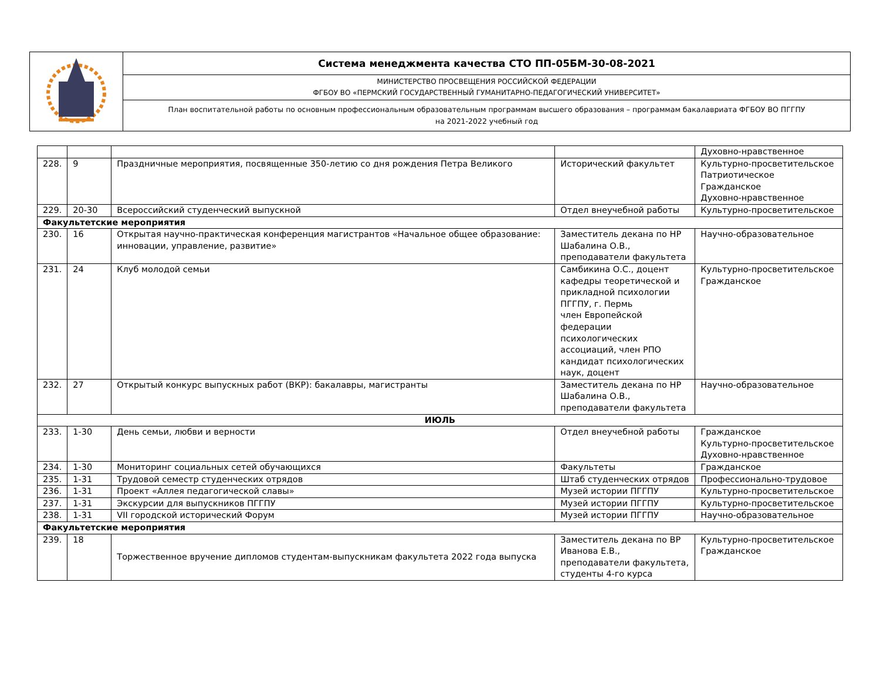| | Система менеджмента качества СТО ПП-05БМ-30-08-2021 |
| | МИНИСТЕРСТВО ПРОСВЕЩЕНИЯ РОССИЙСКОЙ ФЕДЕРАЦИИ ФГБОУ ВО «ПЕРМСКИЙ ГОСУДАРСТВЕННЫЙ ГУМАНИТАРНО-ПЕДАГОГИЧЕСКИЙ УНИВЕРСИТЕТ» |
| | План воспитательной работы по основным профессиональным образовательным программам высшего образования – программам бакалавриата ФГБОУ ВО ПГГПУ на 2021-2022 учебный год |
| | | | | Духовно-нравственное |
| 228. | 9 | Праздничные мероприятия, посвященные 350-летию со дня рождения Петра Великого | Исторический факультет | Культурно-просветительское Патриотическое Гражданское Духовно-нравственное |
| 229. | 20-30 | Всероссийский студенческий выпускной | Отдел внеучебной работы | Культурно-просветительское |
| Факультетские мероприятия | | | | |
| 230. | 16 | Открытая научно-практическая конференция магистрантов «Начальное общее образование: инновации, управление, развитие» | Заместитель декана по НР Шабалина О.В., преподаватели факультета | Научно-образовательное |
| 231. | 24 | Клуб молодой семьи | Самбикина О.С., доцент кафедры теоретической и прикладной психологии ПГГПУ, г. Пермь член Европейской федерации психологических ассоциаций, член РПО кандидат психологических наук, доцент | Культурно-просветительское Гражданское |
| 232. | 27 | Открытый конкурс выпускных работ (ВКР): бакалавры, магистранты | Заместитель декана по НР Шабалина О.В., преподаватели факультета | Научно-образовательное |
| ИЮЛЬ | | | | |
| 233. | 1-30 | День семьи, любви и верности | Отдел внеучебной работы | Гражданское Культурно-просветительское Духовно-нравственное |
| 234. | 1-30 | Мониторинг социальных сетей обучающихся | Факультеты | Гражданское |
| 235. | 1-31 | Трудовой семестр студенческих отрядов | Штаб студенческих отрядов | Профессионально-трудовое |
| 236. | 1-31 | Проект «Аллея педагогической славы» | Музей истории ПГГПУ | Культурно-просветительское |
| 237. | 1-31 | Экскурсии для выпускников ПГГПУ | Музей истории ПГГПУ | Культурно-просветительское |
| 238. | 1-31 | VII городской исторический Форум | Музей истории ПГГПУ | Научно-образовательное |
| Факультетские мероприятия | | | | |
| 239. | 18 | Торжественное вручение дипломов студентам-выпускникам факультета 2022 года выпуска | Заместитель декана по ВР Иванова Е.В., преподаватели факультета, студенты 4-го курса | Культурно-просветительское Гражданское |